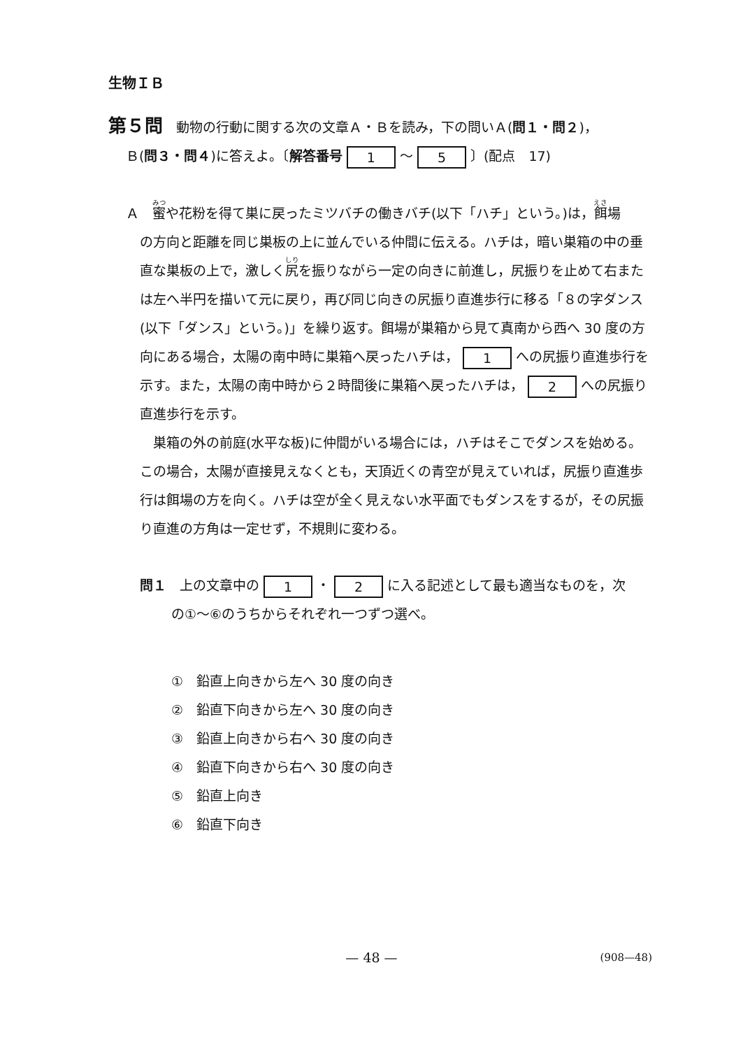生物ＩＢ
第５問　動物の行動に関する次の文章Ａ・Ｂを読み，下の問いＡ(問１・問２)，
Ｂ(問３・問４)に答えよ。〔解答番号 1 ～ 5 〕(配点　17)
Ａ　蜜や花粉を得て巣に戻ったミツバチの働きバチ(以下「ハチ」という。)は，餌場
の方向と距離を同じ巣板の上に並んでいる仲間に伝える。ハチは，暗い巣箱の中の垂直な巣板の上で，激しく尻を振りながら一定の向きに前進し，尻振りを止めて右または左へ半円を描いて元に戻り，再び同じ向きの尻振り直進歩行に移る「８の字ダンス(以下「ダンス」という。)」を繰り返す。餌場が巣箱から見て真南から西へ 30 度の方向にある場合，太陽の南中時に巣箱へ戻ったハチは， 1 への尻振り直進歩行を示す。また，太陽の南中時から２時間後に巣箱へ戻ったハチは， 2 への尻振り直進歩行を示す。
　巣箱の外の前庭(水平な板)に仲間がいる場合には，ハチはそこでダンスを始める。この場合，太陽が直接見えなくとも，天頂近くの青空が見えていれば，尻振り直進歩行は餌場の方を向く。ハチは空が全く見えない水平面でもダンスをするが，その尻振り直進の方角は一定せず，不規則に変わる。
問１　上の文章中の 1 ・ 2 に入る記述として最も適当なものを，次
の①～⑥のうちからそれぞれ一つずつ選べ。
①　鉛直上向きから左へ 30 度の向き
②　鉛直下向きから左へ 30 度の向き
③　鉛直上向きから右へ 30 度の向き
④　鉛直下向きから右へ 30 度の向き
⑤　鉛直上向き
⑥　鉛直下向き
— 48 — (908—48)